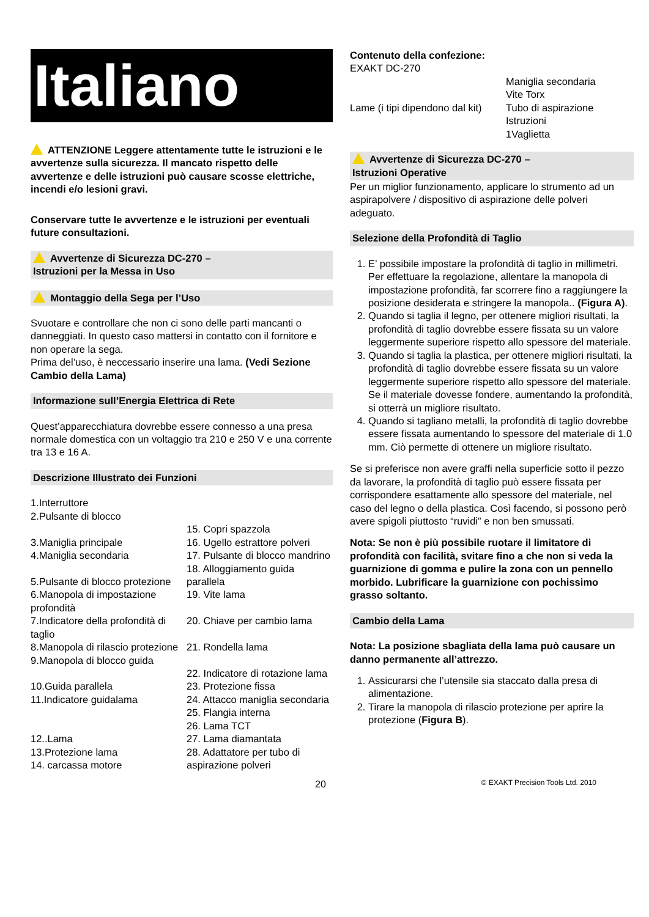Italiano
ATTENZIONE Leggere attentamente tutte le istruzioni e le avvertenze sulla sicurezza. Il mancato rispetto delle avvertenze e delle istruzioni può causare scosse elettriche, incendi e/o lesioni gravi.
Conservare tutte le avvertenze e le istruzioni per eventuali future consultazioni.
Avvertenze di Sicurezza DC-270 –
Istruzioni per la Messa in Uso
Montaggio della Sega per l’Uso
Svuotare e controllare che non ci sono delle parti mancanti o danneggiati. In questo caso mattersi in contatto con il fornitore e non operare la sega.
Prima del’uso, è neccessario inserire una lama. (Vedi Sezione Cambio della Lama)
Informazione sull’Energia Elettrica di Rete
Quest’apparecchiatura dovrebbe essere connesso a una presa normale domestica con un voltaggio tra 210 e 250 V e una corrente tra 13 e 16 A.
Descrizione Illustrato dei Funzioni
1.Interruttore
2.Pulsante di blocco
3.Maniglia principale
4.Maniglia secondaria
5.Pulsante di blocco protezione
6.Manopola di impostazione profondità
7.Indicatore della profondità di taglio
8.Manopola di rilascio protezione
9.Manopola di blocco guida
10.Guida parallela
11.Indicatore guidalama
12..Lama
13.Protezione lama
14. carcassa motore
15. Copri spazzola
16. Ugello estrattore polveri
17. Pulsante di blocco mandrino
18. Alloggiamento guida parallela
19. Vite lama
20. Chiave per cambio lama
21. Rondella lama
22. Indicatore di rotazione lama
23. Protezione fissa
24. Attacco maniglia secondaria
25. Flangia interna
26. Lama TCT
27. Lama diamantata
28. Adattatore per tubo di aspirazione polveri
Contenuto della confezione:
EXAKT DC-270
Lame (i tipi dipendono dal kit)
Maniglia secondaria
Vite Torx
Tubo di aspirazione
Istruzioni
1Vaglietta
Avvertenze di Sicurezza DC-270 –
Istruzioni Operative
Per un miglior funzionamento, applicare lo strumento ad un aspirapolvere / dispositivo di aspirazione delle polveri adeguato.
Selezione della Profondità di Taglio
1. E’ possibile impostare la profondità di taglio in millimetri. Per effettuare la regolazione, allentare la manopola di impostazione profondità, far scorrere fino a raggiungere la posizione desiderata e stringere la manopola.. (Figura A).
2. Quando si taglia il legno, per ottenere migliori risultati, la profondità di taglio dovrebbe essere fissata su un valore leggermente superiore rispetto allo spessore del materiale.
3. Quando si taglia la plastica, per ottenere migliori risultati, la profondità di taglio dovrebbe essere fissata su un valore leggermente superiore rispetto allo spessore del materiale. Se il materiale dovesse fondere, aumentando la profondità, si otterrà un migliore risultato.
4. Quando si tagliano metalli, la profondità di taglio dovrebbe essere fissata aumentando lo spessore del materiale di 1.0 mm. Ciò permette di ottenere un migliore risultato.
Se si preferisce non avere graffi nella superficie sotto il pezzo da lavorare, la profondità di taglio può essere fissata per corrispondere esattamente allo spessore del materiale, nel caso del legno o della plastica. Così facendo, si possono però avere spigoli piuttosto “ruvidi” e non ben smussati.
Nota: Se non è più possibile ruotare il limitatore di profondità con facilità, svitare fino a che non si veda la guarnizione di gomma e pulire la zona con un pennello morbido. Lubrificare la guarnizione con pochissimo grasso soltanto.
Cambio della Lama
Nota: La posizione sbagliata della lama può causare un danno permanente all’attrezzo.
1. Assicurarsi che l’utensile sia staccato dalla presa di alimentazione.
2. Tirare la manopola di rilascio protezione per aprire la protezione (Figura B).
20 © EXAKT Precision Tools Ltd. 2010